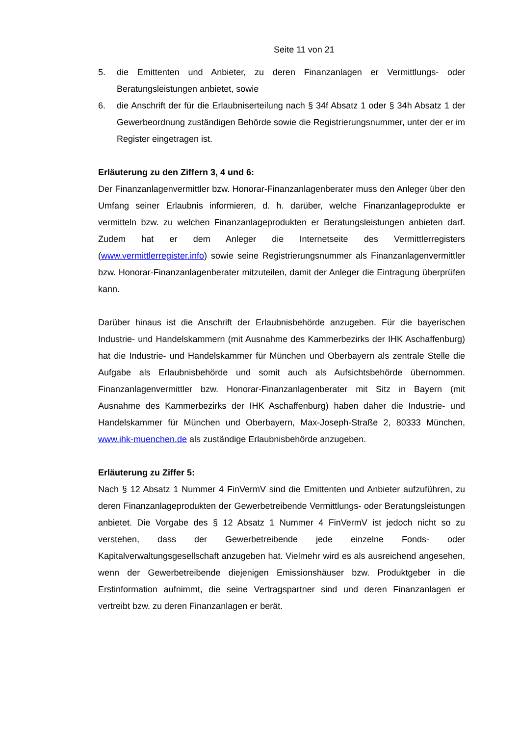Seite 11 von 21
5. die Emittenten und Anbieter, zu deren Finanzanlagen er Vermittlungs- oder Beratungsleistungen anbietet, sowie
6. die Anschrift der für die Erlaubniserteilung nach § 34f Absatz 1 oder § 34h Absatz 1 der Gewerbeordnung zuständigen Behörde sowie die Registrierungsnummer, unter der er im Register eingetragen ist.
Erläuterung zu den Ziffern 3, 4 und 6:
Der Finanzanlagenvermittler bzw. Honorar-Finanzanlagenberater muss den Anleger über den Umfang seiner Erlaubnis informieren, d. h. darüber, welche Finanzanlageprodukte er vermitteln bzw. zu welchen Finanzanlageprodukten er Beratungsleistungen anbieten darf. Zudem hat er dem Anleger die Internetseite des Vermittlerregisters (www.vermittlerregister.info) sowie seine Registrierungsnummer als Finanzanlagenvermittler bzw. Honorar-Finanzanlagenberater mitzuteilen, damit der Anleger die Eintragung überprüfen kann.
Darüber hinaus ist die Anschrift der Erlaubnisbehörde anzugeben. Für die bayerischen Industrie- und Handelskammern (mit Ausnahme des Kammerbezirks der IHK Aschaffenburg) hat die Industrie- und Handelskammer für München und Oberbayern als zentrale Stelle die Aufgabe als Erlaubnisbehörde und somit auch als Aufsichtsbehörde übernommen. Finanzanlagenvermittler bzw. Honorar-Finanzanlagenberater mit Sitz in Bayern (mit Ausnahme des Kammerbezirks der IHK Aschaffenburg) haben daher die Industrie- und Handelskammer für München und Oberbayern, Max-Joseph-Straße 2, 80333 München, www.ihk-muenchen.de als zuständige Erlaubnisbehörde anzugeben.
Erläuterung zu Ziffer 5:
Nach § 12 Absatz 1 Nummer 4 FinVermV sind die Emittenten und Anbieter aufzuführen, zu deren Finanzanlageprodukten der Gewerbetreibende Vermittlungs- oder Beratungsleistungen anbietet. Die Vorgabe des § 12 Absatz 1 Nummer 4 FinVermV ist jedoch nicht so zu verstehen, dass der Gewerbetreibende jede einzelne Fonds- oder Kapitalverwaltungsgesellschaft anzugeben hat. Vielmehr wird es als ausreichend angesehen, wenn der Gewerbetreibende diejenigen Emissionshäuser bzw. Produktgeber in die Erstinformation aufnimmt, die seine Vertragspartner sind und deren Finanzanlagen er vertreibt bzw. zu deren Finanzanlagen er berät.